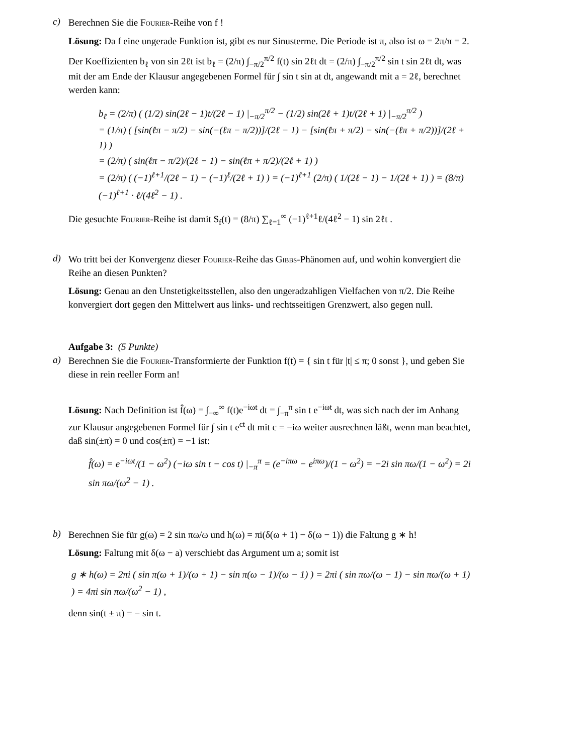c)
Berechnen Sie die Fourier-Reihe von f !
Lösung: Da f eine ungerade Funktion ist, gibt es nur Sinusterme. Die Periode ist π, also ist ω = 2π/π = 2.
Der Koeffizienten b<sub>ℓ</sub> von sin 2ℓt ist b<sub>ℓ</sub> = (2/π) ∫<sub>−π/2</sub><sup>π/2</sup> f(t) sin 2ℓt dt = (2/π) ∫<sub>−π/2</sub><sup>π/2</sup> sin t sin 2ℓt dt, was mit der am Ende der Klausur angegebenen Formel für ∫ sin t sin at dt, angewandt mit a = 2ℓ, berechnet werden kann:
b<sub>ℓ</sub> = (2/π) ( (1/2) sin(2ℓ − 1)t/(2ℓ − 1) |<sub>−π/2</sub><sup>π/2</sup> − (1/2) sin(2ℓ + 1)t/(2ℓ + 1) |<sub>−π/2</sub><sup>π/2</sup> )
= (1/π) ( [sin(ℓπ − π/2) − sin(−(ℓπ − π/2))]/(2ℓ − 1) − [sin(ℓπ + π/2) − sin(−(ℓπ + π/2))]/(2ℓ + 1) )
= (2/π) ( sin(ℓπ − π/2)/(2ℓ − 1) − sin(ℓπ + π/2)/(2ℓ + 1) )
= (2/π) ( (−1)<sup>ℓ+1</sup>/(2ℓ − 1) − (−1)<sup>ℓ</sup>/(2ℓ + 1) ) = (−1)<sup>ℓ+1</sup> (2/π) ( 1/(2ℓ − 1) − 1/(2ℓ + 1) ) = (8/π) (−1)<sup>ℓ+1</sup> · ℓ/(4ℓ<sup>2</sup> − 1) .
Die gesuchte Fourier-Reihe ist damit S<sub>f</sub>(t) = (8/π) ∑<sub>ℓ=1</sub><sup>∞</sup> (−1)<sup>ℓ+1</sup>ℓ/(4ℓ<sup>2</sup> − 1) sin 2ℓt .
d)
Wo tritt bei der Konvergenz dieser Fourier-Reihe das Gibbs-Phänomen auf, und wohin konvergiert die Reihe an diesen Punkten?
Lösung: Genau an den Unstetigkeitsstellen, also den ungeradzahligen Vielfachen von π/2. Die Reihe konvergiert dort gegen den Mittelwert aus links- und rechtsseitigen Grenzwert, also gegen null.
Aufgabe 3: (5 Punkte)
a)
Berechnen Sie die Fourier-Transformierte der Funktion f(t) = { sin t für |t| ≤ π; 0 sonst }, und geben Sie diese in rein reeller Form an!
Lösung: Nach Definition ist f̂(ω) = ∫<sub>−∞</sub><sup>∞</sup> f(t)e<sup>−iωt</sup> dt = ∫<sub>−π</sub><sup>π</sup> sin t e<sup>−iωt</sup> dt, was sich nach der im Anhang zur Klausur angegebenen Formel für ∫ sin t e<sup>ct</sup> dt mit c = −iω weiter ausrechnen läßt, wenn man beachtet, daß sin(±π) = 0 und cos(±π) = −1 ist:
f̂(ω) = e<sup>−iωt</sup>/(1 − ω<sup>2</sup>) (−iω sin t − cos t) |<sub>−π</sub><sup>π</sup> = (e<sup>−iπω</sup> − e<sup>iπω</sup>)/(1 − ω<sup>2</sup>) = −2i sin πω/(1 − ω<sup>2</sup>) = 2i sin πω/(ω<sup>2</sup> − 1) .
b)
Berechnen Sie für g(ω) = 2 sin πω/ω und h(ω) = πi(δ(ω + 1) − δ(ω − 1)) die Faltung g ∗ h!
Lösung: Faltung mit δ(ω − a) verschiebt das Argument um a; somit ist
g ∗ h(ω) = 2πi ( sin π(ω + 1)/(ω + 1) − sin π(ω − 1)/(ω − 1) ) = 2πi ( sin πω/(ω − 1) − sin πω/(ω + 1) ) = 4πi sin πω/(ω<sup>2</sup> − 1) ,
denn sin(t ± π) = − sin t.